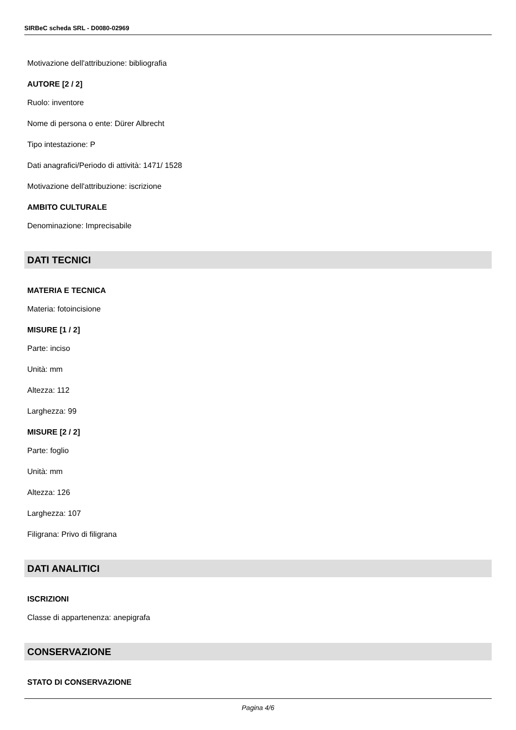SIRBeC scheda SRL - D0080-02969
Motivazione dell'attribuzione: bibliografia
AUTORE [2 / 2]
Ruolo: inventore
Nome di persona o ente: Dürer Albrecht
Tipo intestazione: P
Dati anagrafici/Periodo di attività: 1471/ 1528
Motivazione dell'attribuzione: iscrizione
AMBITO CULTURALE
Denominazione: Imprecisabile
DATI TECNICI
MATERIA E TECNICA
Materia: fotoincisione
MISURE [1 / 2]
Parte: inciso
Unità: mm
Altezza: 112
Larghezza: 99
MISURE [2 / 2]
Parte: foglio
Unità: mm
Altezza: 126
Larghezza: 107
Filigrana: Privo di filigrana
DATI ANALITICI
ISCRIZIONI
Classe di appartenenza: anepigrafa
CONSERVAZIONE
STATO DI CONSERVAZIONE
Pagina 4/6